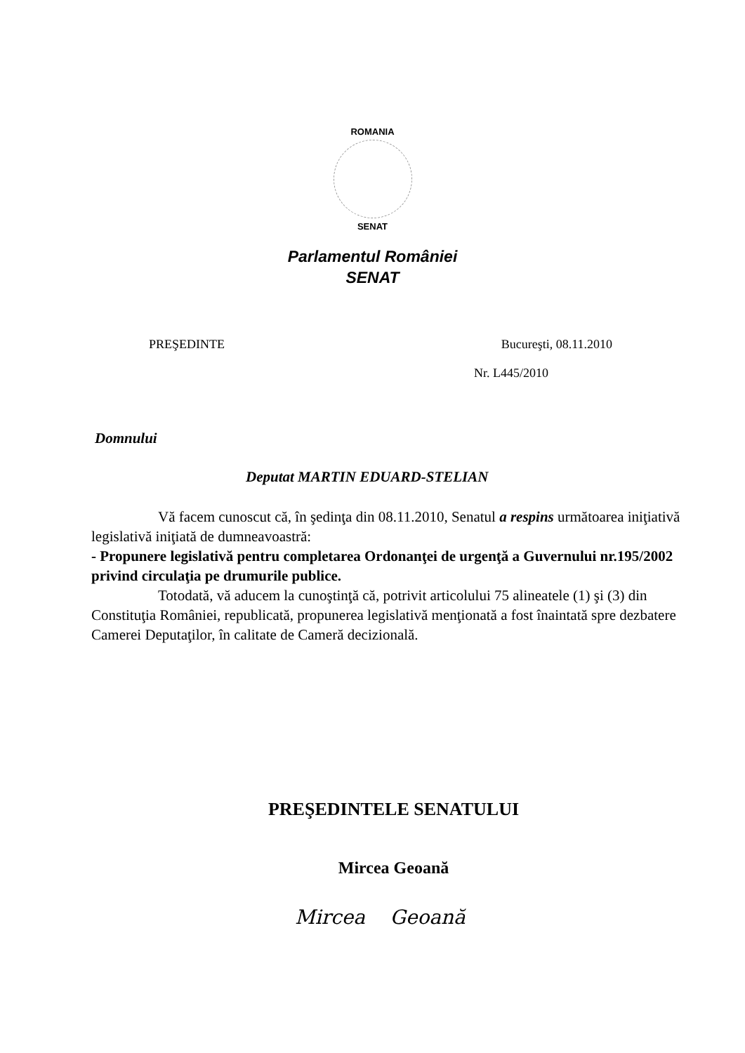ROMANIA
SENAT
Parlamentul României
SENAT
PREŞEDINTE Bucureşti, 08.11.2010
Nr. L445/2010
Domnului
Deputat MARTIN EDUARD-STELIAN
Vă facem cunoscut că, în şedinţa din 08.11.2010, Senatul a respins următoarea iniţiativă legislativă iniţiată de dumneavoastră:
- Propunere legislativă pentru completarea Ordonanţei de urgenţă a Guvernului nr.195/2002 privind circulaţia pe drumurile publice.
Totodată, vă aducem la cunoştinţă că, potrivit articolului 75 alineatele (1) şi (3) din Constituţia României, republicată, propunerea legislativă menţionată a fost înaintată spre dezbatere Camerei Deputaţilor, în calitate de Cameră decizională.
PREŞEDINTELE SENATULUI
Mircea Geoană
Mircea Geoană